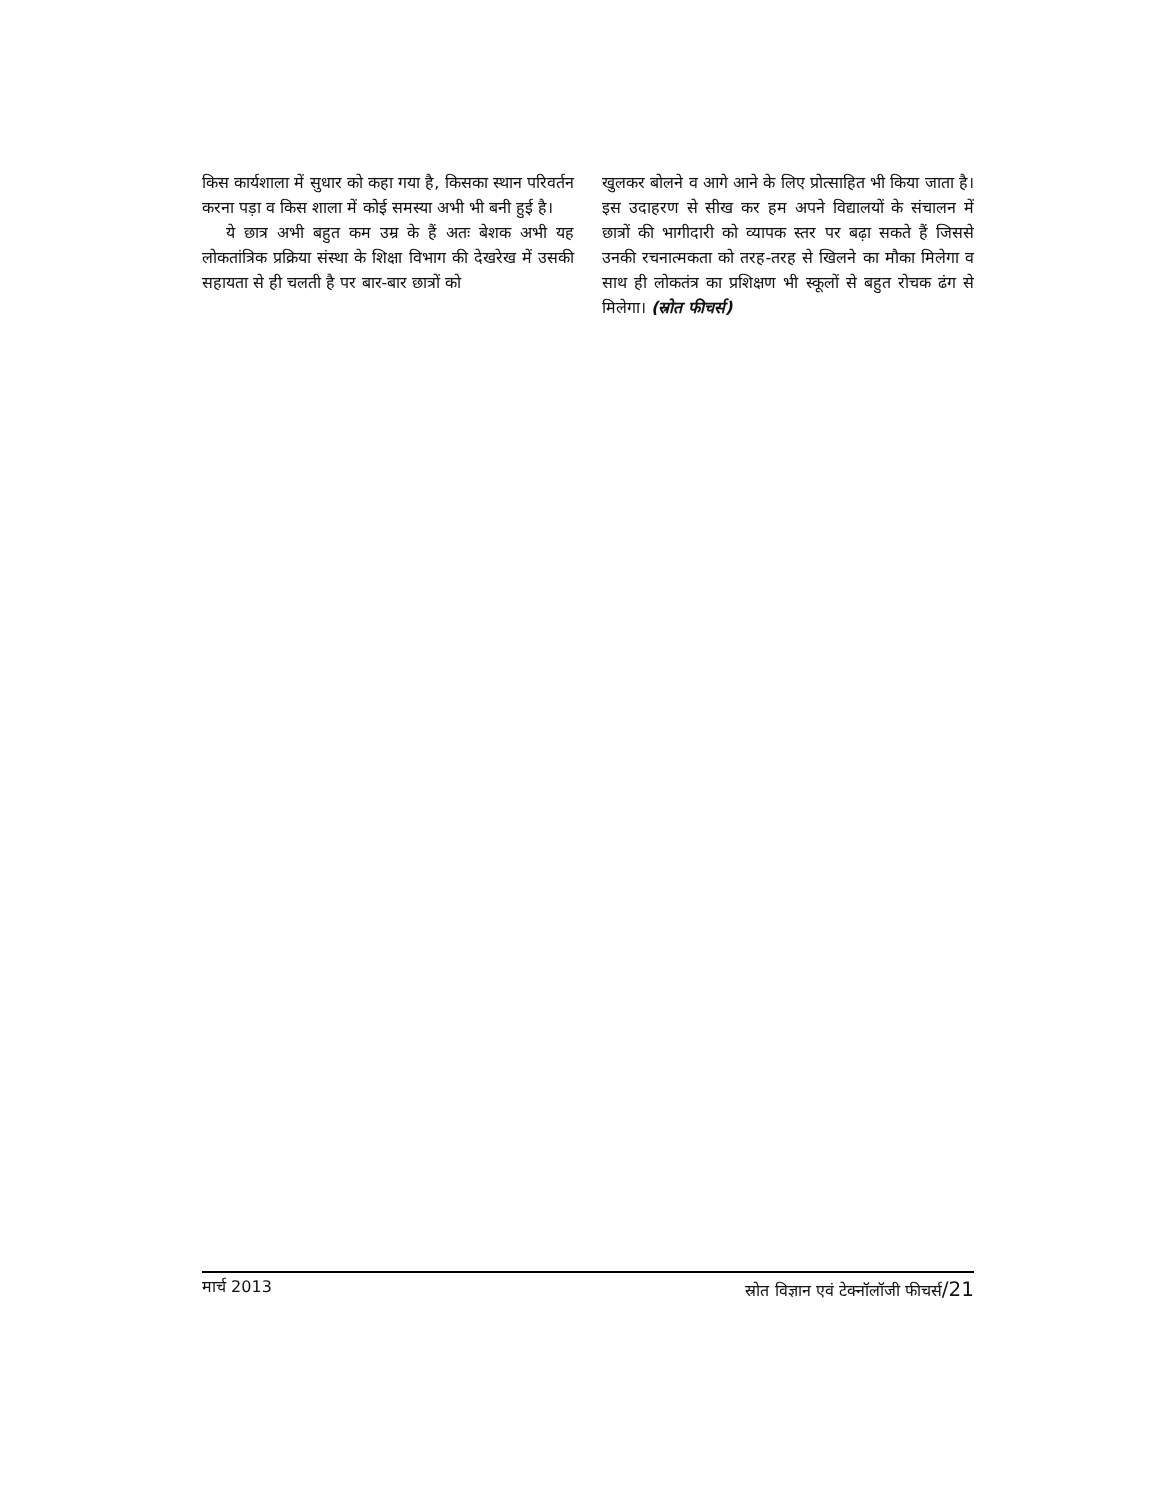किस कार्यशाला में सुधार को कहा गया है, किसका स्थान परिवर्तन करना पड़ा व किस शाला में कोई समस्या अभी भी बनी हुई है।
ये छात्र अभी बहुत कम उम्र के हैं अतः बेशक अभी यह लोकतांत्रिक प्रक्रिया संस्था के शिक्षा विभाग की देखरेख में उसकी सहायता से ही चलती है पर बार-बार छात्रों को
खुलकर बोलने व आगे आने के लिए प्रोत्साहित भी किया जाता है। इस उदाहरण से सीख कर हम अपने विद्यालयों के संचालन में छात्रों की भागीदारी को व्यापक स्तर पर बढ़ा सकते हैं जिससे उनकी रचनात्मकता को तरह-तरह से खिलने का मौका मिलेगा व साथ ही लोकतंत्र का प्रशिक्षण भी स्कूलों से बहुत रोचक ढंग से मिलेगा। (स्रोत फीचर्स)
मार्च 2013 स्रोत विज्ञान एवं टेक्नॉलॉजी फीचर्स/21